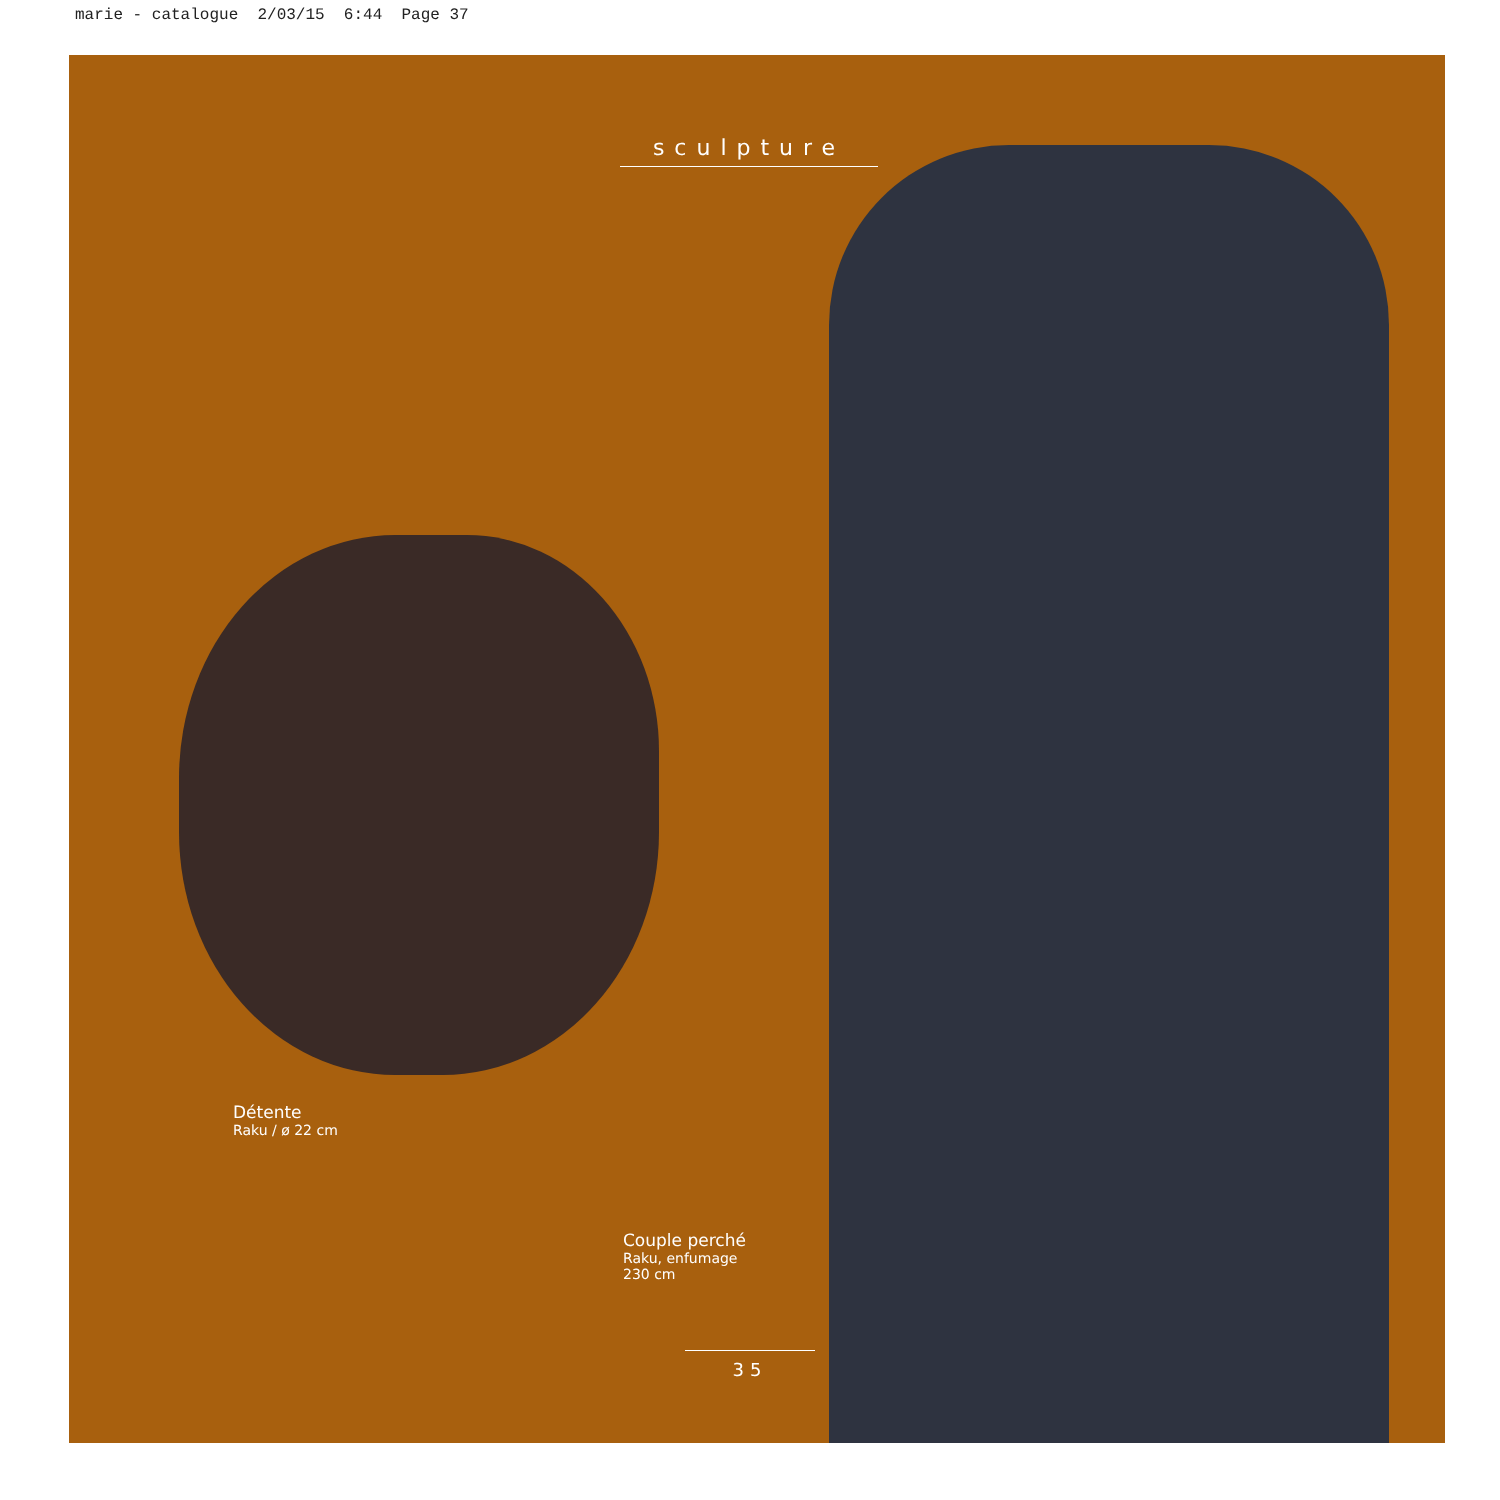marie - catalogue 2/03/15 6:44 Page 37
sculpture
Détente
Raku / ø 22 cm
Couple perché
Raku, enfumage
230 cm
35